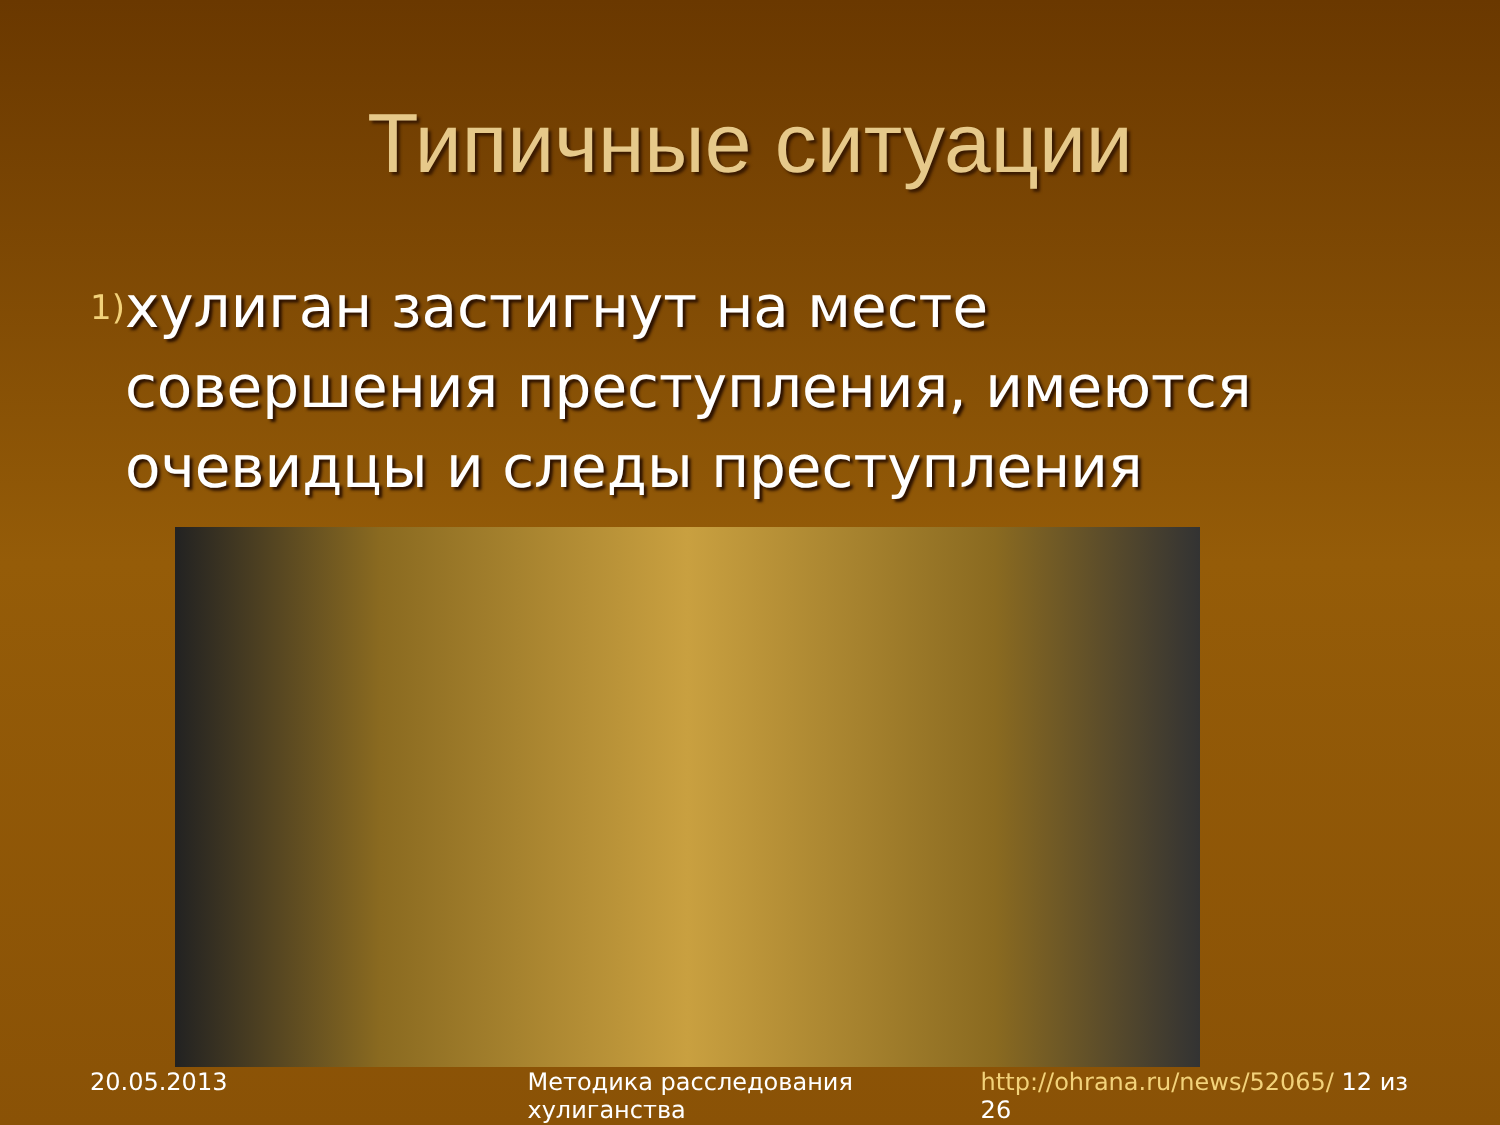Типичные ситуации
1)
хулиган застигнут на месте совершения преступления, имеются очевидцы и следы преступления
20.05.2013 Методика расследования хулиганства http://ohrana.ru/news/52065/ 12 из 26